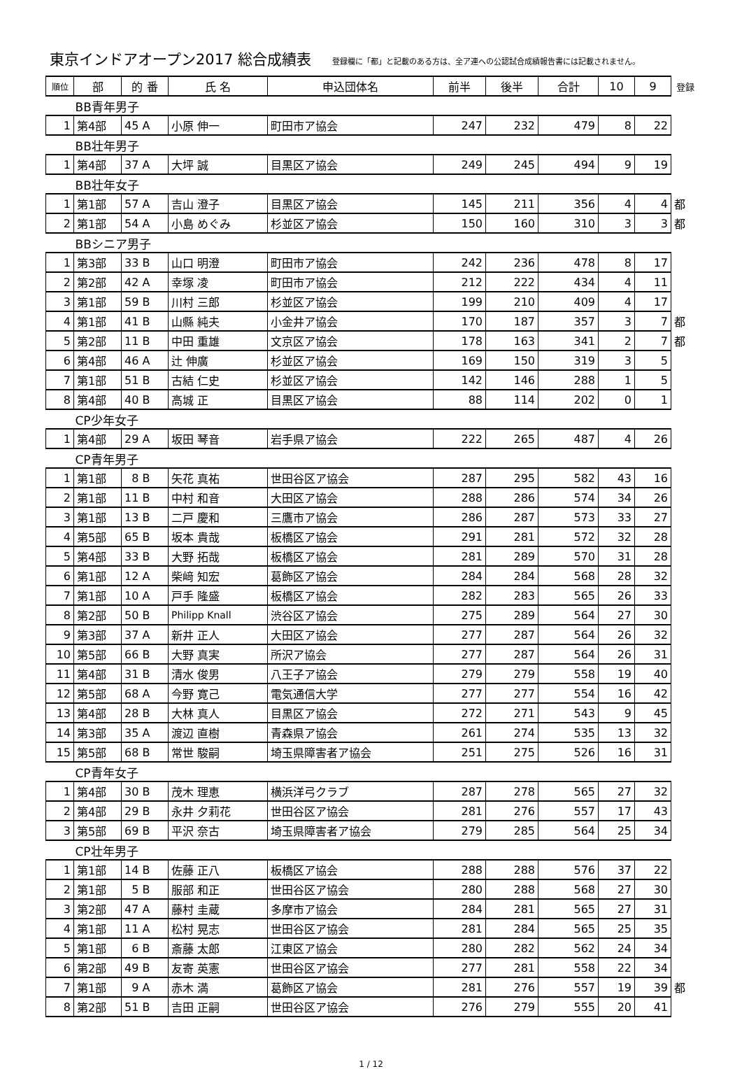東京インドアオープン2017 総合成績表
登録欄に「都」と記載のある方は、全ア連への公認試合成績報告書には記載されません。
| 順位 | 部 | 的 番 | 氏 名 | 申込団体名 | 前半 | 後半 | 合計 | 10 | 9 | 登録 |
| --- | --- | --- | --- | --- | --- | --- | --- | --- | --- | --- |
| BB青年男子 | | | | | | | | | | |
| 1 | 第4部 | 45 A | 小原 伸一 | 町田市ア協会 | 247 | 232 | 479 | 8 | 22 | |
| BB壮年男子 | | | | | | | | | | |
| 1 | 第4部 | 37 A | 大坪 誠 | 目黒区ア協会 | 249 | 245 | 494 | 9 | 19 | |
| BB壮年女子 | | | | | | | | | | |
| 1 | 第1部 | 57 A | 吉山 澄子 | 目黒区ア協会 | 145 | 211 | 356 | 4 | 4 | 都 |
| 2 | 第1部 | 54 A | 小島 めぐみ | 杉並区ア協会 | 150 | 160 | 310 | 3 | 3 | 都 |
| BBシニア男子 | | | | | | | | | | |
| 1 | 第3部 | 33 B | 山口 明澄 | 町田市ア協会 | 242 | 236 | 478 | 8 | 17 | |
| 2 | 第2部 | 42 A | 幸塚 凌 | 町田市ア協会 | 212 | 222 | 434 | 4 | 11 | |
| 3 | 第1部 | 59 B | 川村 三郎 | 杉並区ア協会 | 199 | 210 | 409 | 4 | 17 | |
| 4 | 第1部 | 41 B | 山縣 純夫 | 小金井ア協会 | 170 | 187 | 357 | 3 | 7 | 都 |
| 5 | 第2部 | 11 B | 中田 重雄 | 文京区ア協会 | 178 | 163 | 341 | 2 | 7 | 都 |
| 6 | 第4部 | 46 A | 辻 伸廣 | 杉並区ア協会 | 169 | 150 | 319 | 3 | 5 | |
| 7 | 第1部 | 51 B | 古結 仁史 | 杉並区ア協会 | 142 | 146 | 288 | 1 | 5 | |
| 8 | 第4部 | 40 B | 高城 正 | 目黒区ア協会 | 88 | 114 | 202 | 0 | 1 | |
| CP少年女子 | | | | | | | | | | |
| 1 | 第4部 | 29 A | 坂田 琴音 | 岩手県ア協会 | 222 | 265 | 487 | 4 | 26 | |
| CP青年男子 | | | | | | | | | | |
| 1 | 第1部 | 8 B | 矢花 真祐 | 世田谷区ア協会 | 287 | 295 | 582 | 43 | 16 | |
| 2 | 第1部 | 11 B | 中村 和音 | 大田区ア協会 | 288 | 286 | 574 | 34 | 26 | |
| 3 | 第1部 | 13 B | 二戸 慶和 | 三鷹市ア協会 | 286 | 287 | 573 | 33 | 27 | |
| 4 | 第5部 | 65 B | 坂本 貴哉 | 板橋区ア協会 | 291 | 281 | 572 | 32 | 28 | |
| 5 | 第4部 | 33 B | 大野 拓哉 | 板橋区ア協会 | 281 | 289 | 570 | 31 | 28 | |
| 6 | 第1部 | 12 A | 柴﨑 知宏 | 葛飾区ア協会 | 284 | 284 | 568 | 28 | 32 | |
| 7 | 第1部 | 10 A | 戸手 隆盛 | 板橋区ア協会 | 282 | 283 | 565 | 26 | 33 | |
| 8 | 第2部 | 50 B | Philipp Knall | 渋谷区ア協会 | 275 | 289 | 564 | 27 | 30 | |
| 9 | 第3部 | 37 A | 新井 正人 | 大田区ア協会 | 277 | 287 | 564 | 26 | 32 | |
| 10 | 第5部 | 66 B | 大野 真実 | 所沢ア協会 | 277 | 287 | 564 | 26 | 31 | |
| 11 | 第4部 | 31 B | 清水 俊男 | 八王子ア協会 | 279 | 279 | 558 | 19 | 40 | |
| 12 | 第5部 | 68 A | 今野 寛己 | 電気通信大学 | 277 | 277 | 554 | 16 | 42 | |
| 13 | 第4部 | 28 B | 大林 真人 | 目黒区ア協会 | 272 | 271 | 543 | 9 | 45 | |
| 14 | 第3部 | 35 A | 渡辺 直樹 | 青森県ア協会 | 261 | 274 | 535 | 13 | 32 | |
| 15 | 第5部 | 68 B | 常世 駿嗣 | 埼玉県障害者ア協会 | 251 | 275 | 526 | 16 | 31 | |
| CP青年女子 | | | | | | | | | | |
| 1 | 第4部 | 30 B | 茂木 理恵 | 横浜洋弓クラブ | 287 | 278 | 565 | 27 | 32 | |
| 2 | 第4部 | 29 B | 永井 夕莉花 | 世田谷区ア協会 | 281 | 276 | 557 | 17 | 43 | |
| 3 | 第5部 | 69 B | 平沢 奈古 | 埼玉県障害者ア協会 | 279 | 285 | 564 | 25 | 34 | |
| CP壮年男子 | | | | | | | | | | |
| 1 | 第1部 | 14 B | 佐藤 正八 | 板橋区ア協会 | 288 | 288 | 576 | 37 | 22 | |
| 2 | 第1部 | 5 B | 服部 和正 | 世田谷区ア協会 | 280 | 288 | 568 | 27 | 30 | |
| 3 | 第2部 | 47 A | 藤村 圭蔵 | 多摩市ア協会 | 284 | 281 | 565 | 27 | 31 | |
| 4 | 第1部 | 11 A | 松村 晃志 | 世田谷区ア協会 | 281 | 284 | 565 | 25 | 35 | |
| 5 | 第1部 | 6 B | 斎藤 太郎 | 江東区ア協会 | 280 | 282 | 562 | 24 | 34 | |
| 6 | 第2部 | 49 B | 友寄 英憲 | 世田谷区ア協会 | 277 | 281 | 558 | 22 | 34 | |
| 7 | 第1部 | 9 A | 赤木 満 | 葛飾区ア協会 | 281 | 276 | 557 | 19 | 39 | 都 |
| 8 | 第2部 | 51 B | 吉田 正嗣 | 世田谷区ア協会 | 276 | 279 | 555 | 20 | 41 | |
1 / 12